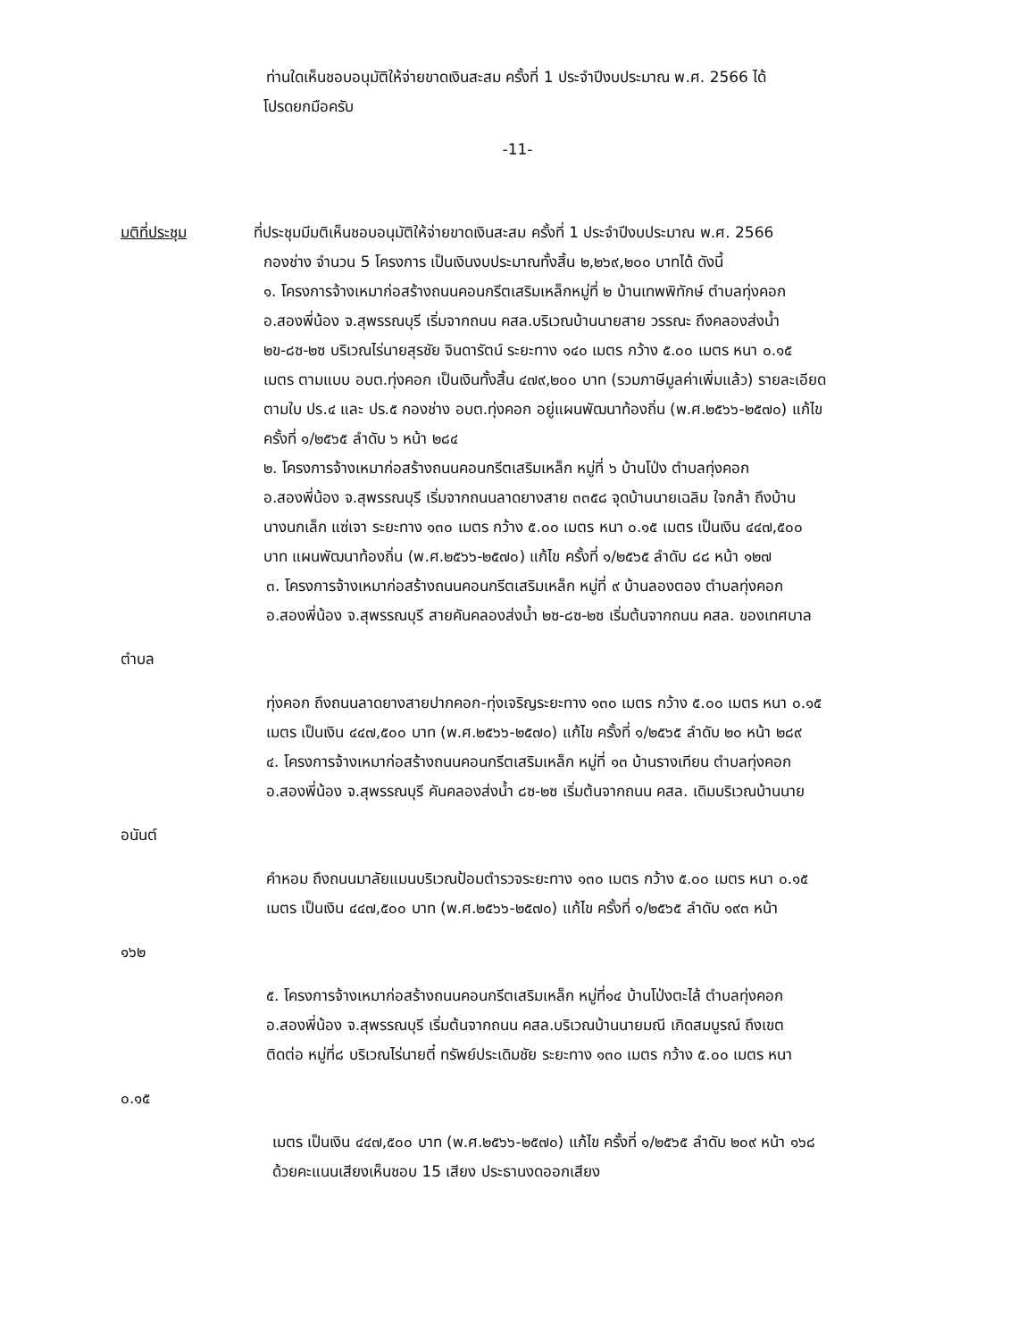ท่านใดเห็นชอบอนุมัติให้จ่ายขาดเงินสะสม ครั้งที่ 1 ประจำปีงบประมาณ พ.ศ. 2566 ได้
โปรดยกมือครับ
-11-
มติที่ประชุม ที่ประชุมมีมติเห็นชอบอนุมัติให้จ่ายขาดเงินสะสม ครั้งที่ 1 ประจำปีงบประมาณ พ.ศ. 2566
กองช่าง จำนวน 5 โครงการ เป็นเงินงบประมาณทั้งสิ้น ๒,๒๖๙,๒๐๐ บาทได้ ดังนี้
๑. โครงการจ้างเหมาก่อสร้างถนนคอนกรีตเสริมเหล็กหมู่ที่ ๒ บ้านเทพพิทักษ์ ตำบลทุ่งคอก
อ.สองพี่น้อง จ.สุพรรณบุรี เริ่มจากถนน คสล.บริเวณบ้านนายสาย วรรณะ ถึงคลองส่งน้ำ
๒ข-๘ซ-๒ซ บริเวณไร่นายสุรชัย จินดารัตน์ ระยะทาง ๑๔๐ เมตร กว้าง ๕.๐๐ เมตร หนา ๐.๑๕
เมตร ตามแบบ อบต.ทุ่งคอก เป็นเงินทั้งสิ้น ๔๗๙,๒๐๐ บาท (รวมภาษีมูลค่าเพิ่มแล้ว) รายละเอียด
ตามใบ ปร.๔ และ ปร.๕ กองช่าง อบต.ทุ่งคอก อยู่แผนพัฒนาท้องถิ่น (พ.ศ.๒๕๖๖-๒๕๗๐) แก้ไข
ครั้งที่ ๑/๒๕๖๕ ลำดับ ๖ หน้า ๒๘๔
๒. โครงการจ้างเหมาก่อสร้างถนนคอนกรีตเสริมเหล็ก หมู่ที่ ๖ บ้านโป่ง ตำบลทุ่งคอก
อ.สองพี่น้อง จ.สุพรรณบุรี เริ่มจากถนนลาดยางสาย ๓๓๕๘ จุดบ้านนายเฉลิม ใจกล้า ถึงบ้าน
นางนกเล็ก แซ่เจา ระยะทาง ๑๓๐ เมตร กว้าง ๕.๐๐ เมตร หนา ๐.๑๕ เมตร เป็นเงิน ๔๔๗,๕๐๐
บาท แผนพัฒนาท้องถิ่น (พ.ศ.๒๕๖๖-๒๕๗๐) แก้ไข ครั้งที่ ๑/๒๕๖๕ ลำดับ ๘๘ หน้า ๑๒๗
๓. โครงการจ้างเหมาก่อสร้างถนนคอนกรีตเสริมเหล็ก หมู่ที่ ๙ บ้านลองตอง ตำบลทุ่งคอก
อ.สองพี่น้อง จ.สุพรรณบุรี สายคันคลองส่งน้ำ ๒ซ-๘ซ-๒ซ เริ่มต้นจากถนน คสล. ของเทศบาล
ตำบล
ทุ่งคอก ถึงถนนลาดยางสายปากคอก-ทุ่งเจริญระยะทาง ๑๓๐ เมตร กว้าง ๕.๐๐ เมตร หนา ๐.๑๕
เมตร เป็นเงิน ๔๔๗,๕๐๐ บาท (พ.ศ.๒๕๖๖-๒๕๗๐) แก้ไข ครั้งที่ ๑/๒๕๖๕ ลำดับ ๒๐ หน้า ๒๘๙
๔. โครงการจ้างเหมาก่อสร้างถนนคอนกรีตเสริมเหล็ก หมู่ที่ ๑๓ บ้านรางเทียน ตำบลทุ่งคอก
อ.สองพี่น้อง จ.สุพรรณบุรี คันคลองส่งน้ำ ๘ซ-๒ซ เริ่มต้นจากถนน คสล. เดิมบริเวณบ้านนาย
อนันต์
คำหอม ถึงถนนมาลัยแมนบริเวณป้อมตำรวจระยะทาง ๑๓๐ เมตร กว้าง ๕.๐๐ เมตร หนา ๐.๑๕
เมตร เป็นเงิน ๔๔๗,๕๐๐ บาท (พ.ศ.๒๕๖๖-๒๕๗๐) แก้ไข ครั้งที่ ๑/๒๕๖๕ ลำดับ ๑๙๓ หน้า
๑๖๒
๕. โครงการจ้างเหมาก่อสร้างถนนคอนกรีตเสริมเหล็ก หมู่ที่๑๔ บ้านโป่งตะไล้ ตำบลทุ่งคอก
อ.สองพี่น้อง จ.สุพรรณบุรี เริ่มต้นจากถนน คสล.บริเวณบ้านนายมณี เกิดสมบูรณ์ ถึงเขต
ติดต่อ หมู่ที่๘ บริเวณไร่นายตี๋ ทรัพย์ประเดิมชัย ระยะทาง ๑๓๐ เมตร กว้าง ๕.๐๐ เมตร หนา
๐.๑๕
เมตร เป็นเงิน ๔๔๗,๕๐๐ บาท (พ.ศ.๒๕๖๖-๒๕๗๐) แก้ไข ครั้งที่ ๑/๒๕๖๕ ลำดับ ๒๐๙ หน้า ๑๖๘
ด้วยคะแนนเสียงเห็นชอบ 15 เสียง ประธานงดออกเสียง